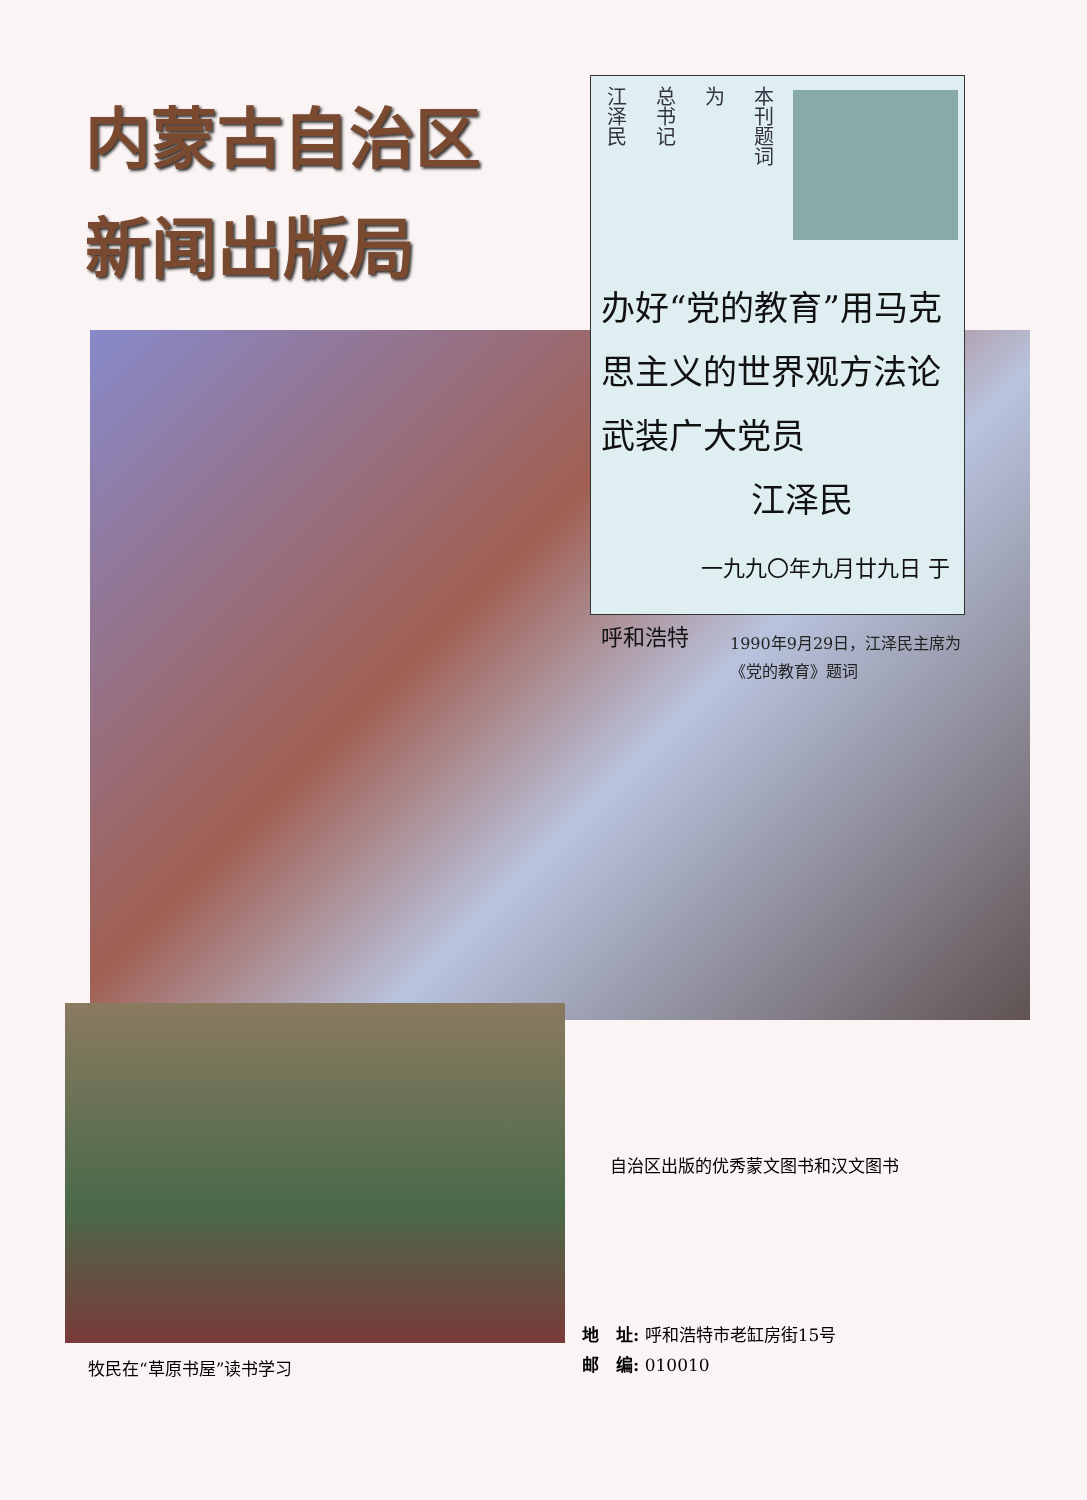内蒙古自治区
新闻出版局
江泽民
总书记
为
本刊题词
办好“党的教育”用马克思主义的世界观方法论武装广大党员
江泽民
一九九〇年九月廿九日 于呼和浩特
1990年9月29日，江泽民主席为《党的教育》题词
自治区出版的优秀蒙文图书和汉文图书
牧民在“草原书屋”读书学习
地　址: 呼和浩特市老缸房街15号
邮　编: 010010